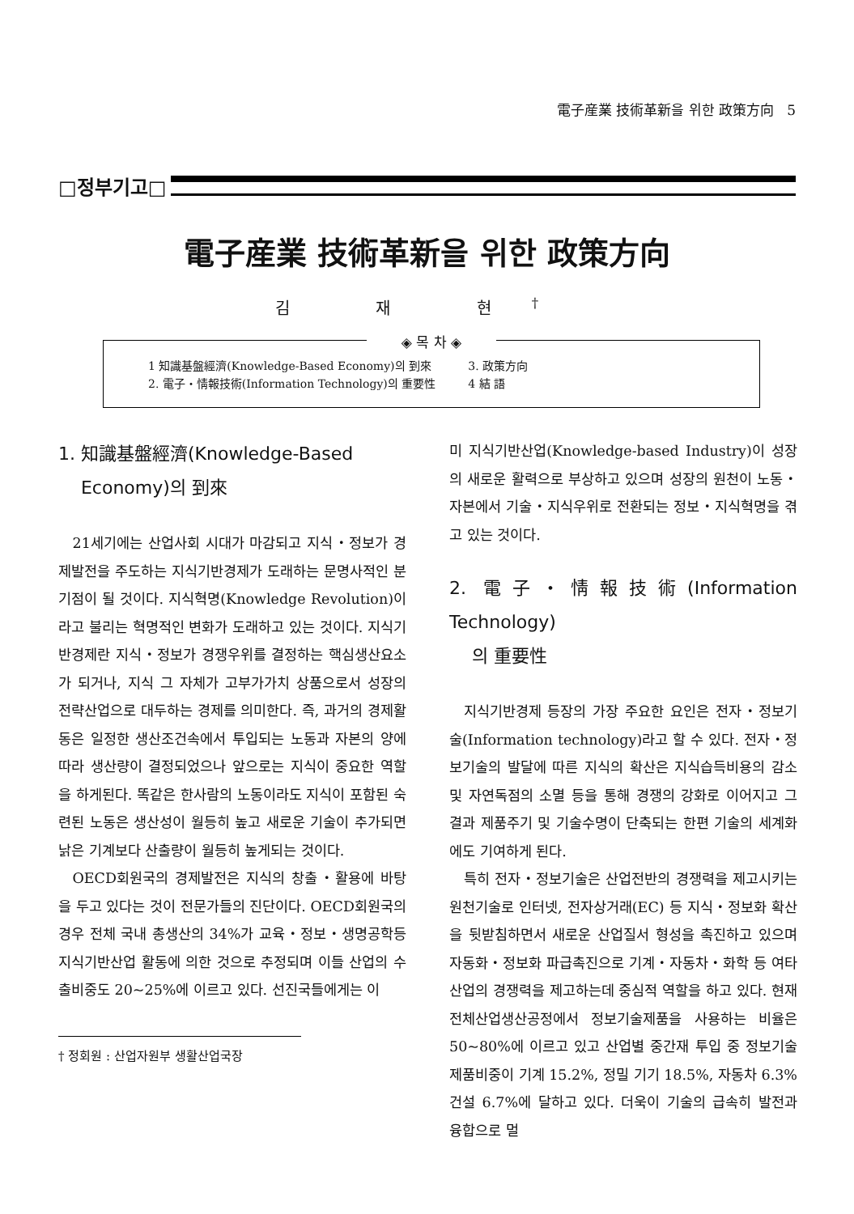電子産業 技術革新을 위한 政策方向 5
□정부기고□
電子産業 技術革新을 위한 政策方向
김 재 현<sup>†</sup>
◈ 목 차 ◈
| 1 知識基盤經濟(Knowledge-Based Economy)의 到來 | 3. 政策方向 |
| 2. 電子・情報技術(Information Technology)의 重要性 | 4 結 語 |
1. 知識基盤經濟(Knowledge-Based
Economy)의 到來
21세기에는 산업사회 시대가 마감되고 지식・정보가 경제발전을 주도하는 지식기반경제가 도래하는 문명사적인 분기점이 될 것이다. 지식혁명(Knowledge Revolution)이라고 불리는 혁명적인 변화가 도래하고 있는 것이다. 지식기반경제란 지식・정보가 경쟁우위를 결정하는 핵심생산요소가 되거나, 지식 그 자체가 고부가가치 상품으로서 성장의 전략산업으로 대두하는 경제를 의미한다. 즉, 과거의 경제활동은 일정한 생산조건속에서 투입되는 노동과 자본의 양에 따라 생산량이 결정되었으나 앞으로는 지식이 중요한 역할을 하게된다. 똑같은 한사람의 노동이라도 지식이 포함된 숙련된 노동은 생산성이 월등히 높고 새로운 기술이 추가되면 낡은 기계보다 산출량이 월등히 높게되는 것이다.
OECD회원국의 경제발전은 지식의 창출・활용에 바탕을 두고 있다는 것이 전문가들의 진단이다. OECD회원국의 경우 전체 국내 총생산의 34%가 교육・정보・생명공학등 지식기반산업 활동에 의한 것으로 추정되며 이들 산업의 수출비중도 20~25%에 이르고 있다. 선진국들에게는 이
미 지식기반산업(Knowledge-based Industry)이 성장의 새로운 활력으로 부상하고 있으며 성장의 원천이 노동・자본에서 기술・지식우위로 전환되는 정보・지식혁명을 겪고 있는 것이다.
2. 電子・情報技術(Information Technology)
의 重要性
지식기반경제 등장의 가장 주요한 요인은 전자・정보기술(Information technology)라고 할 수 있다. 전자・정보기술의 발달에 따른 지식의 확산은 지식습득비용의 감소 및 자연독점의 소멸 등을 통해 경쟁의 강화로 이어지고 그 결과 제품주기 및 기술수명이 단축되는 한편 기술의 세계화에도 기여하게 된다.
특히 전자・정보기술은 산업전반의 경쟁력을 제고시키는 원천기술로 인터넷, 전자상거래(EC) 등 지식・정보화 확산을 뒷받침하면서 새로운 산업질서 형성을 촉진하고 있으며 자동화・정보화 파급촉진으로 기계・자동차・화학 등 여타산업의 경쟁력을 제고하는데 중심적 역할을 하고 있다. 현재 전체산업생산공정에서 정보기술제품을 사용하는 비율은 50~80%에 이르고 있고 산업별 중간재 투입 중 정보기술제품비중이 기계 15.2%, 정밀 기기 18.5%, 자동차 6.3% 건설 6.7%에 달하고 있다. 더욱이 기술의 급속히 발전과 융합으로 멀
† 정회원 : 산업자원부 생활산업국장